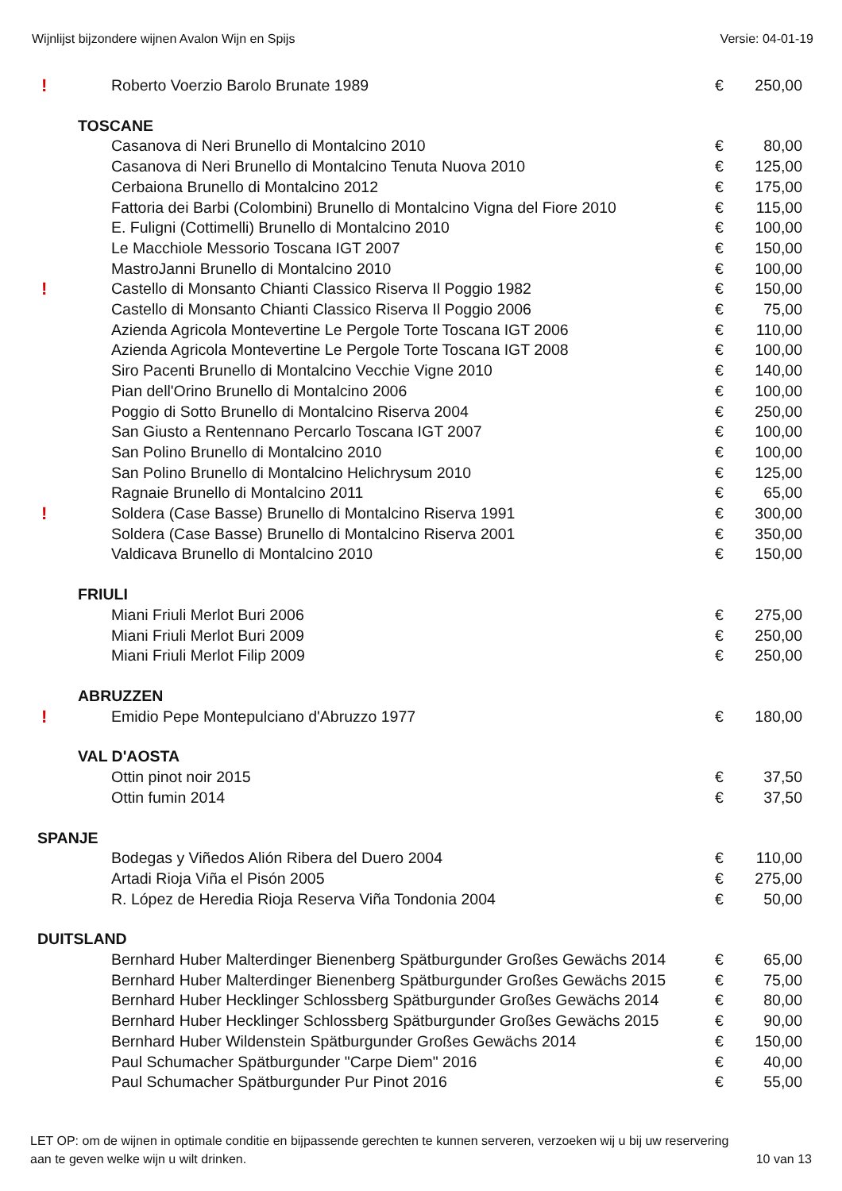Wijnlijst bijzondere wijnen Avalon Wijn en Spijs Versie: 04-01-19
| ! | Roberto Voerzio Barolo Brunate 1989 | € | 250,00 |
| TOSCANE | | | |
| | Casanova di Neri Brunello di Montalcino 2010 | € | 80,00 |
| | Casanova di Neri Brunello di Montalcino Tenuta Nuova 2010 | € | 125,00 |
| | Cerbaiona Brunello di Montalcino 2012 | € | 175,00 |
| | Fattoria dei Barbi (Colombini) Brunello di Montalcino Vigna del Fiore 2010 | € | 115,00 |
| | E. Fuligni (Cottimelli) Brunello di Montalcino 2010 | € | 100,00 |
| | Le Macchiole Messorio Toscana IGT 2007 | € | 150,00 |
| | MastroJanni Brunello di Montalcino 2010 | € | 100,00 |
| ! | Castello di Monsanto Chianti Classico Riserva Il Poggio 1982 | € | 150,00 |
| | Castello di Monsanto Chianti Classico Riserva Il Poggio 2006 | € | 75,00 |
| | Azienda Agricola Montevertine Le Pergole Torte Toscana IGT 2006 | € | 110,00 |
| | Azienda Agricola Montevertine Le Pergole Torte Toscana IGT 2008 | € | 100,00 |
| | Siro Pacenti Brunello di Montalcino Vecchie Vigne 2010 | € | 140,00 |
| | Pian dell'Orino Brunello di Montalcino 2006 | € | 100,00 |
| | Poggio di Sotto Brunello di Montalcino Riserva 2004 | € | 250,00 |
| | San Giusto a Rentennano Percarlo Toscana IGT 2007 | € | 100,00 |
| | San Polino Brunello di Montalcino 2010 | € | 100,00 |
| | San Polino Brunello di Montalcino Helichrysum 2010 | € | 125,00 |
| | Ragnaie Brunello di Montalcino 2011 | € | 65,00 |
| ! | Soldera (Case Basse) Brunello di Montalcino Riserva 1991 | € | 300,00 |
| | Soldera (Case Basse) Brunello di Montalcino Riserva 2001 | € | 350,00 |
| | Valdicava Brunello di Montalcino 2010 | € | 150,00 |
| FRIULI | | | |
| | Miani Friuli Merlot Buri 2006 | € | 275,00 |
| | Miani Friuli Merlot Buri 2009 | € | 250,00 |
| | Miani Friuli Merlot Filip 2009 | € | 250,00 |
| ABRUZZEN | | | |
| ! | Emidio Pepe Montepulciano d'Abruzzo 1977 | € | 180,00 |
| VAL D'AOSTA | | | |
| | Ottin pinot noir 2015 | € | 37,50 |
| | Ottin fumin 2014 | € | 37,50 |
| SPANJE | | | |
| | Bodegas y Viñedos Alión Ribera del Duero 2004 | € | 110,00 |
| | Artadi Rioja Viña el Pisón 2005 | € | 275,00 |
| | R. López de Heredia Rioja Reserva Viña Tondonia 2004 | € | 50,00 |
| DUITSLAND | | | |
| | Bernhard Huber Malterdinger Bienenberg Spätburgunder Großes Gewächs 2014 | € | 65,00 |
| | Bernhard Huber Malterdinger Bienenberg Spätburgunder Großes Gewächs 2015 | € | 75,00 |
| | Bernhard Huber Hecklinger Schlossberg Spätburgunder Großes Gewächs 2014 | € | 80,00 |
| | Bernhard Huber Hecklinger Schlossberg Spätburgunder Großes Gewächs 2015 | € | 90,00 |
| | Bernhard Huber Wildenstein Spätburgunder Großes Gewächs 2014 | € | 150,00 |
| | Paul Schumacher Spätburgunder "Carpe Diem" 2016 | € | 40,00 |
| | Paul Schumacher Spätburgunder Pur Pinot 2016 | € | 55,00 |
LET OP: om de wijnen in optimale conditie en bijpassende gerechten te kunnen serveren, verzoeken wij u bij uw reservering
aan te geven welke wijn u wilt drinken.
10 van 13